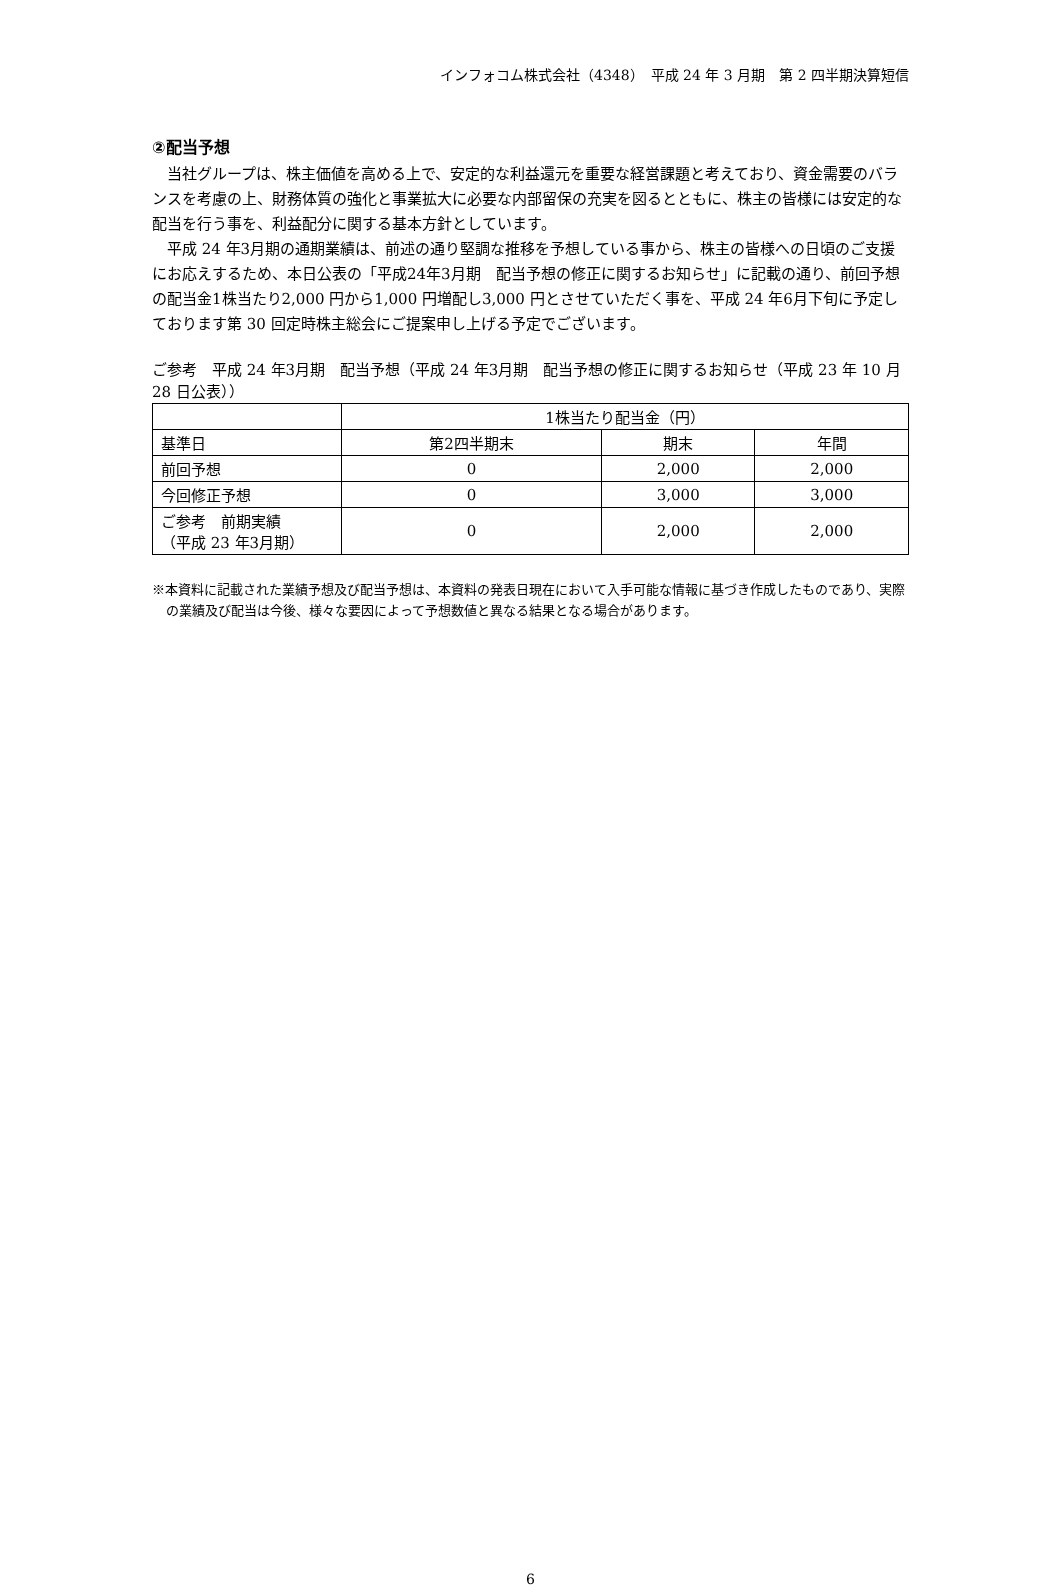インフォコム株式会社（4348）　平成 24 年 3 月期　第 2 四半期決算短信
②配当予想
　当社グループは、株主価値を高める上で、安定的な利益還元を重要な経営課題と考えており、資金需要のバランスを考慮の上、財務体質の強化と事業拡大に必要な内部留保の充実を図るとともに、株主の皆様には安定的な配当を行う事を、利益配分に関する基本方針としています。
　平成 24 年3月期の通期業績は、前述の通り堅調な推移を予想している事から、株主の皆様への日頃のご支援にお応えするため、本日公表の「平成24年3月期　配当予想の修正に関するお知らせ」に記載の通り、前回予想の配当金1株当たり2,000 円から1,000 円増配し3,000 円とさせていただく事を、平成 24 年6月下旬に予定しております第 30 回定時株主総会にご提案申し上げる予定でございます。
ご参考　平成 24 年3月期　配当予想（平成 24 年3月期　配当予想の修正に関するお知らせ（平成 23 年 10 月 28 日公表））
| | 1株当たり配当金（円） | | |
| --- | --- | --- | --- |
| 基準日 | 第2四半期末 | 期末 | 年間 |
| 前回予想 | 0 | 2,000 | 2,000 |
| 今回修正予想 | 0 | 3,000 | 3,000 |
| ご参考 前期実績 （平成 23 年3月期） | 0 | 2,000 | 2,000 |
※本資料に記載された業績予想及び配当予想は、本資料の発表日現在において入手可能な情報に基づき作成したものであり、実際の業績及び配当は今後、様々な要因によって予想数値と異なる結果となる場合があります。
6